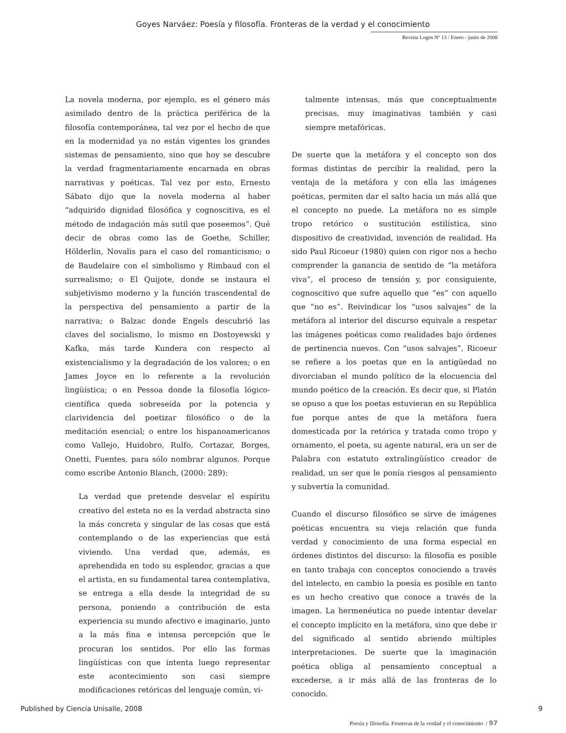Goyes Narváez: Poesía y filosofía. Fronteras de la verdad y el conocimiento
Revista Logos Nº 13 / Enero - junio de 2008
La novela moderna, por ejemplo, es el género más asimilado dentro de la práctica periférica de la filosofía contemporánea, tal vez por el hecho de que en la modernidad ya no están vigentes los grandes sistemas de pensamiento, sino que hoy se descubre la verdad fragmentariamente encarnada en obras narrativas y poéticas. Tal vez por esto, Ernesto Sábato dijo que la novela moderna al haber “adquirido dignidad filosófica y cognoscitiva, es el método de indagación más sutil que poseemos”. Qué decir de obras como las de Goethe, Schiller, Hölderlin, Novalis para el caso del romanticismo; o de Baudelaire con el simbolismo y Rimbaud con el surrealismo; o El Quijote, donde se instaura el subjetivismo moderno y la función trascendental de la perspectiva del pensamiento a partir de la narrativa; o Balzac donde Engels descubrió las claves del socialismo, lo mismo en Dostoyewski y Kafka, más tarde Kundera con respecto al existencialismo y la degradación de los valores; o en James Joyce en lo referente a la revolución lingüística; o en Pessoa donde la filosofía lógico-científica queda sobreseída por la potencia y clarividencia del poetizar filosófico o de la meditación esencial; o entre los hispanoamericanos como Vallejo, Huidobro, Rulfo, Cortazar, Borges, Onetti, Fuentes, para sólo nombrar algunos. Porque como escribe Antonio Blanch, (2000: 289):
La verdad que pretende desvelar el espíritu creativo del esteta no es la verdad abstracta sino la más concreta y singular de las cosas que está contemplando o de las experiencias que está viviendo. Una verdad que, además, es aprehendida en todo su esplendor, gracias a que el artista, en su fundamental tarea contemplativa, se entrega a ella desde la integridad de su persona, poniendo a contribución de esta experiencia su mundo afectivo e imaginario, junto a la más fina e intensa percepción que le procuran los sentidos. Por ello las formas lingüísticas con que intenta luego representar este acontecimiento son casi siempre modificaciones retóricas del lenguaje común, vi-
talmente intensas, más que conceptualmente precisas, muy imaginativas también y casi siempre metafóricas.
De suerte que la metáfora y el concepto son dos formas distintas de percibir la realidad, pero la ventaja de la metáfora y con ella las imágenes poéticas, permiten dar el salto hacia un más allá que el concepto no puede. La metáfora no es simple tropo retórico o sustitución estilística, sino dispositivo de creatividad, invención de realidad. Ha sido Paul Ricoeur (1980) quien con rigor nos a hecho comprender la ganancia de sentido de “la metáfora viva”, el proceso de tensión y, por consiguiente, cognoscitivo que sufre aquello que “es” con aquello que “no es”. Reivindicar los “usos salvajes” de la metáfora al interior del discurso equivale a respetar las imágenes poéticas como realidades bajo órdenes de pertinencia nuevos. Con “usos salvajes”, Ricoeur se refiere a los poetas que en la antigüedad no divorciaban el mundo político de la elocuencia del mundo poético de la creación. Es decir que, si Platón se opuso a que los poetas estuvieran en su República fue porque antes de que la metáfora fuera domesticada por la retórica y tratada como tropo y ornamento, el poeta, su agente natural, era un ser de Palabra con estatuto extralingüístico creador de realidad, un ser que le ponía riesgos al pensamiento y subvertía la comunidad.
Cuando el discurso filosófico se sirve de imágenes poéticas encuentra su vieja relación que funda verdad y conocimiento de una forma especial en órdenes distintos del discurso: la filosofía es posible en tanto trabaja con conceptos conociendo a través del intelecto, en cambio la poesía es posible en tanto es un hecho creativo que conoce a través de la imagen. La hermenéutica no puede intentar develar el concepto implícito en la metáfora, sino que debe ir del significado al sentido abriendo múltiples interpretaciones. De suerte que la imaginación poética obliga al pensamiento conceptual a excederse, a ir más allá de las fronteras de lo conocido.
Poesía y filosofía. Fronteras de la verdad y el conocimiento / 97
Published by Ciencia Unisalle, 2008 9